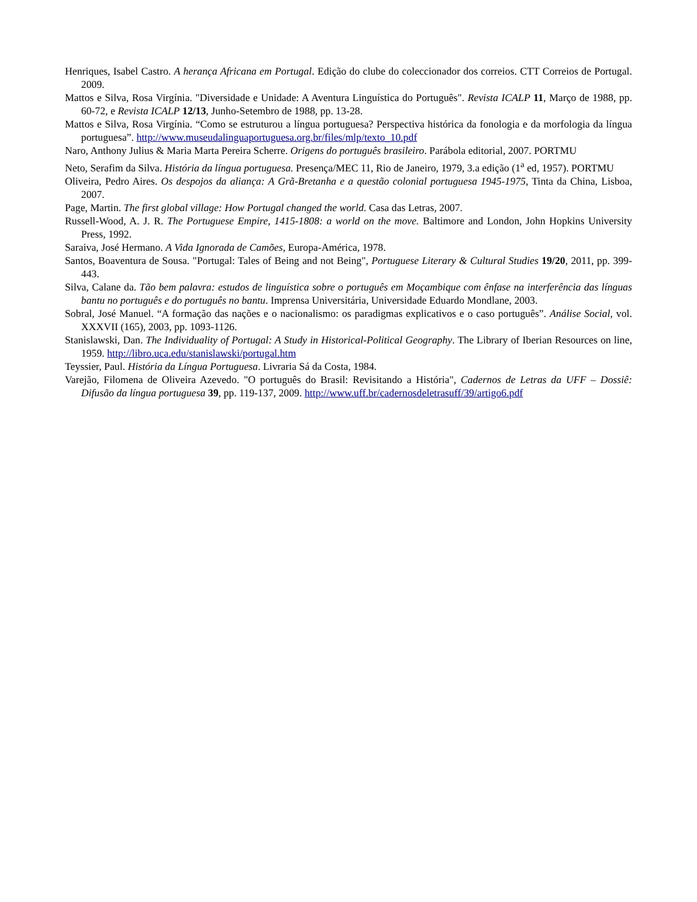Henriques, Isabel Castro. A herança Africana em Portugal. Edição do clube do coleccionador dos correios. CTT Correios de Portugal. 2009.
Mattos e Silva, Rosa Virgínia. "Diversidade e Unidade: A Aventura Linguística do Português". Revista ICALP 11, Março de 1988, pp. 60-72, e Revista ICALP 12/13, Junho-Setembro de 1988, pp. 13-28.
Mattos e Silva, Rosa Virgínia. “Como se estruturou a língua portuguesa? Perspectiva histórica da fonologia e da morfologia da língua portuguesa”. http://www.museudalinguaportuguesa.org.br/files/mlp/texto_10.pdf
Naro, Anthony Julius & Maria Marta Pereira Scherre. Origens do português brasileiro. Parábola editorial, 2007. PORTMU
Neto, Serafim da Silva. História da língua portuguesa. Presença/MEC 11, Rio de Janeiro, 1979, 3.a edição (1<sup>a</sup> ed, 1957). PORTMU
Oliveira, Pedro Aires. Os despojos da aliança: A Grã-Bretanha e a questão colonial portuguesa 1945-1975, Tinta da China, Lisboa, 2007.
Page, Martin. The first global village: How Portugal changed the world. Casa das Letras, 2007.
Russell-Wood, A. J. R. The Portuguese Empire, 1415-1808: a world on the move. Baltimore and London, John Hopkins University Press, 1992.
Saraiva, José Hermano. A Vida Ignorada de Camões, Europa-América, 1978.
Santos, Boaventura de Sousa. "Portugal: Tales of Being and not Being", Portuguese Literary & Cultural Studies 19/20, 2011, pp. 399-443.
Silva, Calane da. Tão bem palavra: estudos de linguística sobre o português em Moçambique com ênfase na interferência das línguas bantu no português e do português no bantu. Imprensa Universitária, Universidade Eduardo Mondlane, 2003.
Sobral, José Manuel. “A formação das nações e o nacionalismo: os paradigmas explicativos e o caso português”. Análise Social, vol. XXXVII (165), 2003, pp. 1093-1126.
Stanislawski, Dan. The Individuality of Portugal: A Study in Historical-Political Geography. The Library of Iberian Resources on line, 1959. http://libro.uca.edu/stanislawski/portugal.htm
Teyssier, Paul. História da Língua Portuguesa. Livraria Sá da Costa, 1984.
Varejão, Filomena de Oliveira Azevedo. "O português do Brasil: Revisitando a História", Cadernos de Letras da UFF – Dossiê: Difusão da língua portuguesa 39, pp. 119-137, 2009. http://www.uff.br/cadernosdeletrasuff/39/artigo6.pdf